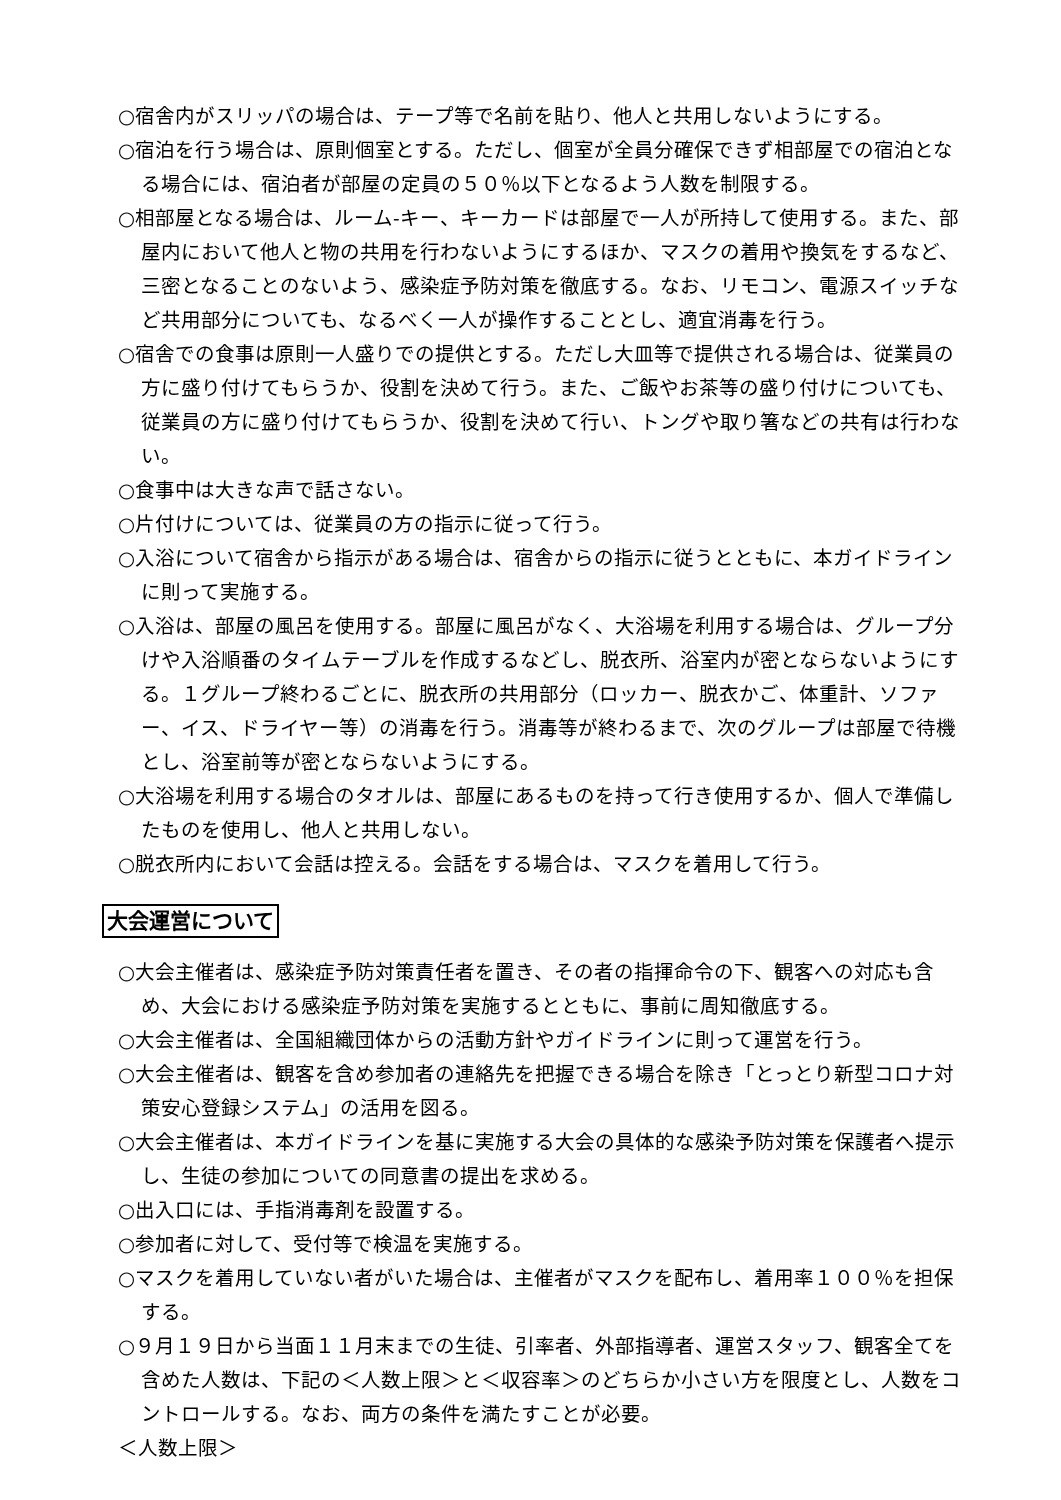○宿舎内がスリッパの場合は、テープ等で名前を貼り、他人と共用しないようにする。
○宿泊を行う場合は、原則個室とする。ただし、個室が全員分確保できず相部屋での宿泊となる場合には、宿泊者が部屋の定員の５０％以下となるよう人数を制限する。
○相部屋となる場合は、ルーム-キー、キーカードは部屋で一人が所持して使用する。また、部屋内において他人と物の共用を行わないようにするほか、マスクの着用や換気をするなど、三密となることのないよう、感染症予防対策を徹底する。なお、リモコン、電源スイッチなど共用部分についても、なるべく一人が操作することとし、適宜消毒を行う。
○宿舎での食事は原則一人盛りでの提供とする。ただし大皿等で提供される場合は、従業員の方に盛り付けてもらうか、役割を決めて行う。また、ご飯やお茶等の盛り付けについても、従業員の方に盛り付けてもらうか、役割を決めて行い、トングや取り箸などの共有は行わない。
○食事中は大きな声で話さない。
○片付けについては、従業員の方の指示に従って行う。
○入浴について宿舎から指示がある場合は、宿舎からの指示に従うとともに、本ガイドラインに則って実施する。
○入浴は、部屋の風呂を使用する。部屋に風呂がなく、大浴場を利用する場合は、グループ分けや入浴順番のタイムテーブルを作成するなどし、脱衣所、浴室内が密とならないようにする。１グループ終わるごとに、脱衣所の共用部分（ロッカー、脱衣かご、体重計、ソファー、イス、ドライヤー等）の消毒を行う。消毒等が終わるまで、次のグループは部屋で待機とし、浴室前等が密とならないようにする。
○大浴場を利用する場合のタオルは、部屋にあるものを持って行き使用するか、個人で準備したものを使用し、他人と共用しない。
○脱衣所内において会話は控える。会話をする場合は、マスクを着用して行う。
大会運営について
○大会主催者は、感染症予防対策責任者を置き、その者の指揮命令の下、観客への対応も含め、大会における感染症予防対策を実施するとともに、事前に周知徹底する。
○大会主催者は、全国組織団体からの活動方針やガイドラインに則って運営を行う。
○大会主催者は、観客を含め参加者の連絡先を把握できる場合を除き「とっとり新型コロナ対策安心登録システム」の活用を図る。
○大会主催者は、本ガイドラインを基に実施する大会の具体的な感染予防対策を保護者へ提示し、生徒の参加についての同意書の提出を求める。
○出入口には、手指消毒剤を設置する。
○参加者に対して、受付等で検温を実施する。
○マスクを着用していない者がいた場合は、主催者がマスクを配布し、着用率１００％を担保する。
○９月１９日から当面１１月末までの生徒、引率者、外部指導者、運営スタッフ、観客全てを含めた人数は、下記の＜人数上限＞と＜収容率＞のどちらか小さい方を限度とし、人数をコントロールする。なお、両方の条件を満たすことが必要。
＜人数上限＞